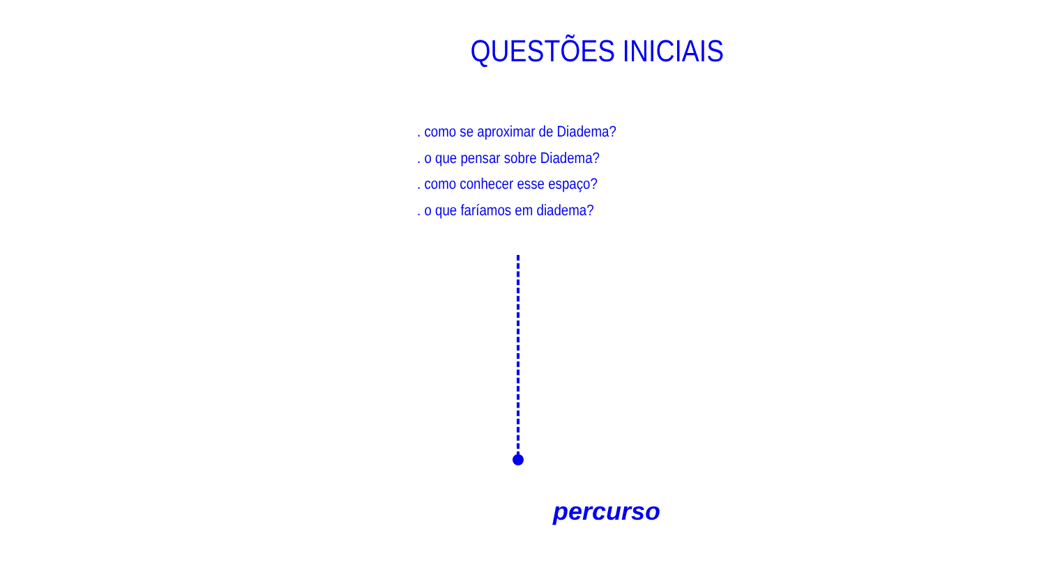QUESTÕES INICIAIS
. como se aproximar de Diadema?
. o que pensar sobre Diadema?
. como conhecer esse espaço?
. o que faríamos em diadema?
percurso